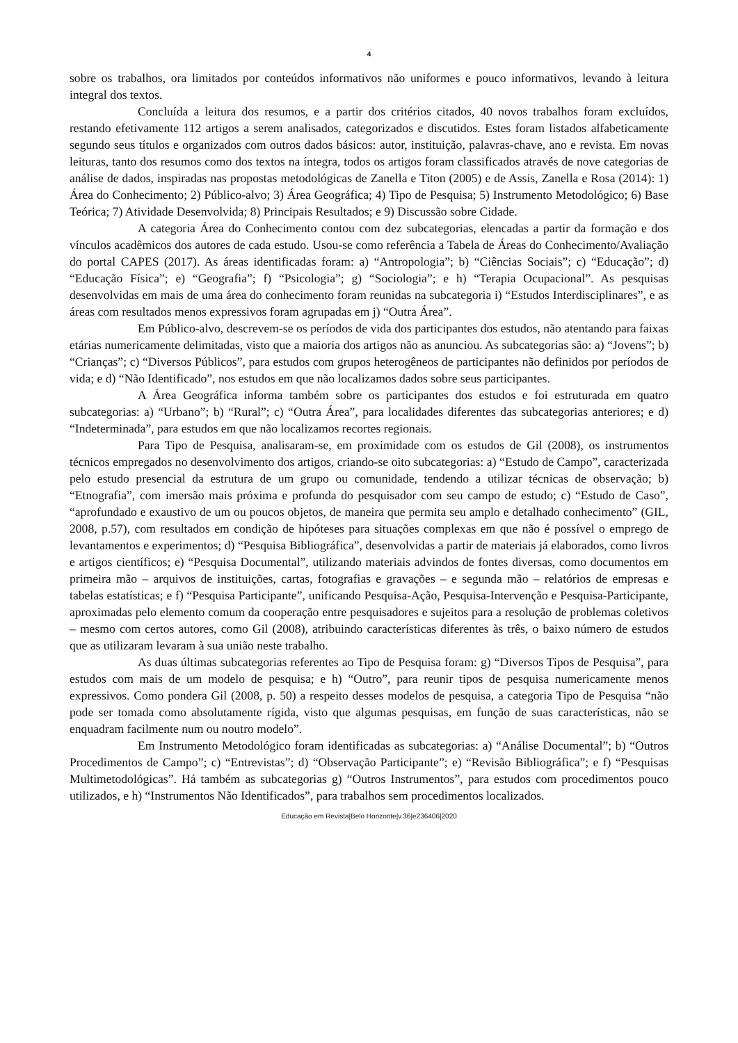4
sobre os trabalhos, ora limitados por conteúdos informativos não uniformes e pouco informativos, levando à leitura integral dos textos.
Concluída a leitura dos resumos, e a partir dos critérios citados, 40 novos trabalhos foram excluídos, restando efetivamente 112 artigos a serem analisados, categorizados e discutidos. Estes foram listados alfabeticamente segundo seus títulos e organizados com outros dados básicos: autor, instituição, palavras-chave, ano e revista. Em novas leituras, tanto dos resumos como dos textos na íntegra, todos os artigos foram classificados através de nove categorias de análise de dados, inspiradas nas propostas metodológicas de Zanella e Titon (2005) e de Assis, Zanella e Rosa (2014): 1) Área do Conhecimento; 2) Público-alvo; 3) Área Geográfica; 4) Tipo de Pesquisa; 5) Instrumento Metodológico; 6) Base Teórica; 7) Atividade Desenvolvida; 8) Principais Resultados; e 9) Discussão sobre Cidade.
A categoria Área do Conhecimento contou com dez subcategorias, elencadas a partir da formação e dos vínculos acadêmicos dos autores de cada estudo. Usou-se como referência a Tabela de Áreas do Conhecimento/Avaliação do portal CAPES (2017). As áreas identificadas foram: a) “Antropologia”; b) “Ciências Sociais”; c) “Educação”; d) “Educação Física”; e) “Geografia”; f) “Psicologia”; g) “Sociologia”; e h) “Terapia Ocupacional”. As pesquisas desenvolvidas em mais de uma área do conhecimento foram reunidas na subcategoria i) “Estudos Interdisciplinares”, e as áreas com resultados menos expressivos foram agrupadas em j) “Outra Área”.
Em Público-alvo, descrevem-se os períodos de vida dos participantes dos estudos, não atentando para faixas etárias numericamente delimitadas, visto que a maioria dos artigos não as anunciou. As subcategorias são: a) “Jovens”; b) “Crianças”; c) “Diversos Públicos”, para estudos com grupos heterogêneos de participantes não definidos por períodos de vida; e d) “Não Identificado”, nos estudos em que não localizamos dados sobre seus participantes.
A Área Geográfica informa também sobre os participantes dos estudos e foi estruturada em quatro subcategorias: a) “Urbano”; b) “Rural”; c) “Outra Área”, para localidades diferentes das subcategorias anteriores; e d) “Indeterminada”, para estudos em que não localizamos recortes regionais.
Para Tipo de Pesquisa, analisaram-se, em proximidade com os estudos de Gil (2008), os instrumentos técnicos empregados no desenvolvimento dos artigos, criando-se oito subcategorias: a) “Estudo de Campo”, caracterizada pelo estudo presencial da estrutura de um grupo ou comunidade, tendendo a utilizar técnicas de observação; b) “Etnografia”, com imersão mais próxima e profunda do pesquisador com seu campo de estudo; c) “Estudo de Caso”, “aprofundado e exaustivo de um ou poucos objetos, de maneira que permita seu amplo e detalhado conhecimento” (GIL, 2008, p.57), com resultados em condição de hipóteses para situações complexas em que não é possível o emprego de levantamentos e experimentos; d) “Pesquisa Bibliográfica”, desenvolvidas a partir de materiais já elaborados, como livros e artigos científicos; e) “Pesquisa Documental”, utilizando materiais advindos de fontes diversas, como documentos em primeira mão – arquivos de instituições, cartas, fotografias e gravações – e segunda mão – relatórios de empresas e tabelas estatísticas; e f) “Pesquisa Participante”, unificando Pesquisa-Ação, Pesquisa-Intervenção e Pesquisa-Participante, aproximadas pelo elemento comum da cooperação entre pesquisadores e sujeitos para a resolução de problemas coletivos – mesmo com certos autores, como Gil (2008), atribuindo características diferentes às três, o baixo número de estudos que as utilizaram levaram à sua união neste trabalho.
As duas últimas subcategorias referentes ao Tipo de Pesquisa foram: g) “Diversos Tipos de Pesquisa”, para estudos com mais de um modelo de pesquisa; e h) “Outro”, para reunir tipos de pesquisa numericamente menos expressivos. Como pondera Gil (2008, p. 50) a respeito desses modelos de pesquisa, a categoria Tipo de Pesquisa “não pode ser tomada como absolutamente rígida, visto que algumas pesquisas, em função de suas características, não se enquadram facilmente num ou noutro modelo”.
Em Instrumento Metodológico foram identificadas as subcategorias: a) “Análise Documental”; b) “Outros Procedimentos de Campo”; c) “Entrevistas”; d) “Observação Participante”; e) “Revisão Bibliográfica”; e f) “Pesquisas Multimetodológicas”. Há também as subcategorias g) “Outros Instrumentos”, para estudos com procedimentos pouco utilizados, e h) “Instrumentos Não Identificados”, para trabalhos sem procedimentos localizados.
Educação em Revista|Belo Horizonte|v.36|e236406|2020